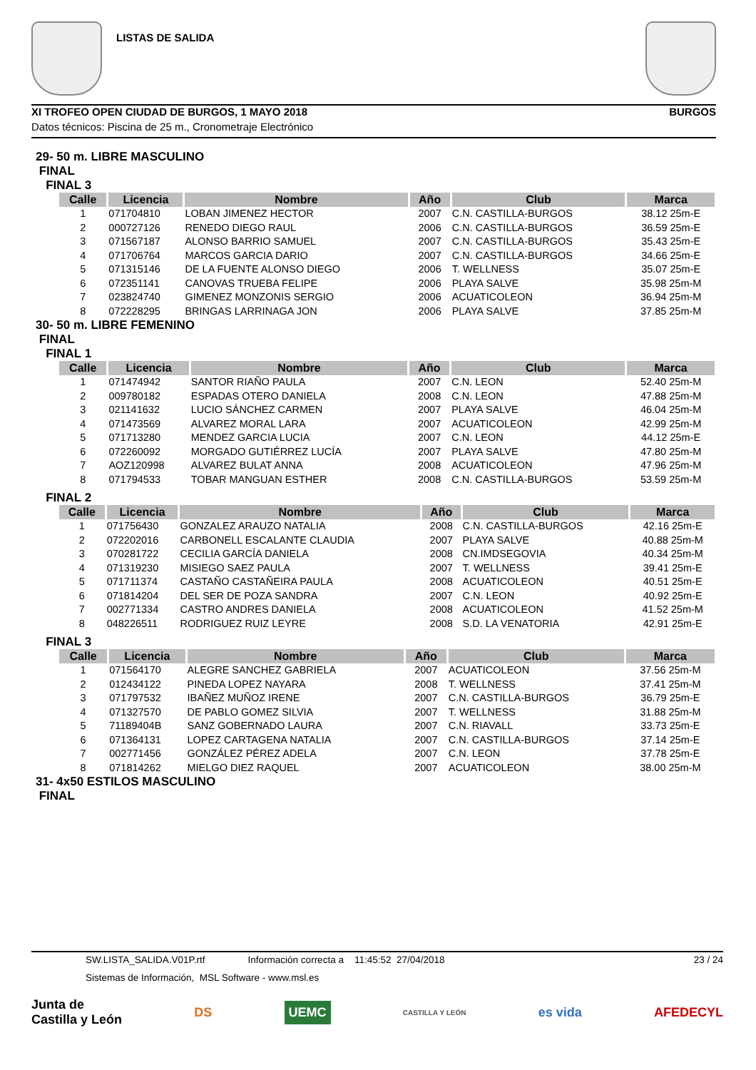LISTAS DE SALIDA
XI TROFEO OPEN CIUDAD DE BURGOS, 1 MAYO 2018 BURGOS
Datos técnicos: Piscina de 25 m., Cronometraje Electrónico
29- 50 m. LIBRE MASCULINO
FINAL
FINAL 3
| Calle | Licencia | Nombre | Año | Club | Marca |
| --- | --- | --- | --- | --- | --- |
| 1 | 071704810 | LOBAN JIMENEZ HECTOR | 2007 | C.N. CASTILLA-BURGOS | 38.12 25m-E |
| 2 | 000727126 | RENEDO DIEGO RAUL | 2006 | C.N. CASTILLA-BURGOS | 36.59 25m-E |
| 3 | 071567187 | ALONSO BARRIO SAMUEL | 2007 | C.N. CASTILLA-BURGOS | 35.43 25m-E |
| 4 | 071706764 | MARCOS GARCIA DARIO | 2007 | C.N. CASTILLA-BURGOS | 34.66 25m-E |
| 5 | 071315146 | DE LA FUENTE ALONSO DIEGO | 2006 | T. WELLNESS | 35.07 25m-E |
| 6 | 072351141 | CANOVAS TRUEBA FELIPE | 2006 | PLAYA SALVE | 35.98 25m-M |
| 7 | 023824740 | GIMENEZ MONZONIS SERGIO | 2006 | ACUATICOLEON | 36.94 25m-M |
| 8 | 072228295 | BRINGAS LARRINAGA JON | 2006 | PLAYA SALVE | 37.85 25m-M |
30- 50 m. LIBRE FEMENINO
FINAL
FINAL 1
| Calle | Licencia | Nombre | Año | Club | Marca |
| --- | --- | --- | --- | --- | --- |
| 1 | 071474942 | SANTOR RIAÑO PAULA | 2007 | C.N. LEON | 52.40 25m-M |
| 2 | 009780182 | ESPADAS OTERO DANIELA | 2008 | C.N. LEON | 47.88 25m-M |
| 3 | 021141632 | LUCIO SÁNCHEZ CARMEN | 2007 | PLAYA SALVE | 46.04 25m-M |
| 4 | 071473569 | ALVAREZ MORAL LARA | 2007 | ACUATICOLEON | 42.99 25m-M |
| 5 | 071713280 | MENDEZ GARCIA LUCIA | 2007 | C.N. LEON | 44.12 25m-E |
| 6 | 072260092 | MORGADO GUTIÉRREZ LUCÍA | 2007 | PLAYA SALVE | 47.80 25m-M |
| 7 | AOZ120998 | ALVAREZ BULAT ANNA | 2008 | ACUATICOLEON | 47.96 25m-M |
| 8 | 071794533 | TOBAR MANGUAN ESTHER | 2008 | C.N. CASTILLA-BURGOS | 53.59 25m-M |
FINAL 2
| Calle | Licencia | Nombre | Año | Club | Marca |
| --- | --- | --- | --- | --- | --- |
| 1 | 071756430 | GONZALEZ ARAUZO NATALIA | 2008 | C.N. CASTILLA-BURGOS | 42.16 25m-E |
| 2 | 072202016 | CARBONELL ESCALANTE CLAUDIA | 2007 | PLAYA SALVE | 40.88 25m-M |
| 3 | 070281722 | CECILIA GARCÍA DANIELA | 2008 | CN.IMDSEGOVIA | 40.34 25m-M |
| 4 | 071319230 | MISIEGO SAEZ PAULA | 2007 | T. WELLNESS | 39.41 25m-E |
| 5 | 071711374 | CASTAÑO CASTAÑEIRA PAULA | 2008 | ACUATICOLEON | 40.51 25m-E |
| 6 | 071814204 | DEL SER DE POZA SANDRA | 2007 | C.N. LEON | 40.92 25m-E |
| 7 | 002771334 | CASTRO ANDRES DANIELA | 2008 | ACUATICOLEON | 41.52 25m-M |
| 8 | 048226511 | RODRIGUEZ RUIZ LEYRE | 2008 | S.D. LA VENATORIA | 42.91 25m-E |
FINAL 3
| Calle | Licencia | Nombre | Año | Club | Marca |
| --- | --- | --- | --- | --- | --- |
| 1 | 071564170 | ALEGRE SANCHEZ GABRIELA | 2007 | ACUATICOLEON | 37.56 25m-M |
| 2 | 012434122 | PINEDA LOPEZ NAYARA | 2008 | T. WELLNESS | 37.41 25m-M |
| 3 | 071797532 | IBAÑEZ MUÑOZ IRENE | 2007 | C.N. CASTILLA-BURGOS | 36.79 25m-E |
| 4 | 071327570 | DE PABLO GOMEZ SILVIA | 2007 | T. WELLNESS | 31.88 25m-M |
| 5 | 71189404B | SANZ GOBERNADO LAURA | 2007 | C.N. RIAVALL | 33.73 25m-E |
| 6 | 071364131 | LOPEZ CARTAGENA NATALIA | 2007 | C.N. CASTILLA-BURGOS | 37.14 25m-E |
| 7 | 002771456 | GONZÁLEZ PÉREZ ADELA | 2007 | C.N. LEON | 37.78 25m-E |
| 8 | 071814262 | MIELGO DIEZ RAQUEL | 2007 | ACUATICOLEON | 38.00 25m-M |
31- 4x50 ESTILOS MASCULINO
FINAL
SW.LISTA_SALIDA.V01P.rtf Información correcta a 11:45:52 27/04/2018 23 / 24
Sistemas de Información, MSL Software - www.msl.es
Junta de
Castilla y León DS UEMC CASTILLA Y LEÓN es vida AFEDECYL